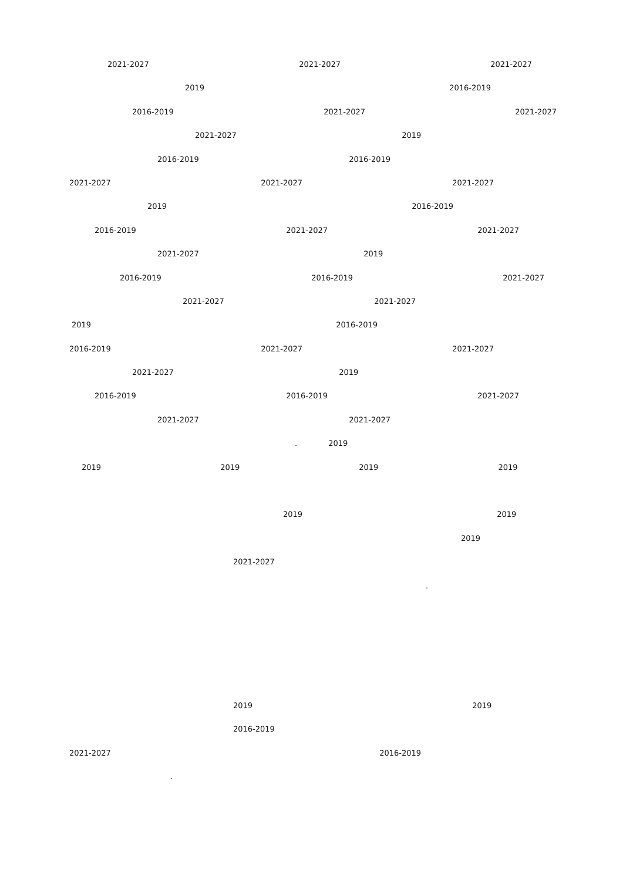2021-2027 2021-2027 2021-2027
2019 2016-2019
2016-2019 2021-2027 2021-2027
2021-2027 2019
2016-2019 2016-2019
2021-2027 2021-2027 2021-2027
2019 2016-2019
2016-2019 2021-2027 2021-2027
2021-2027 2019
2016-2019 2016-2019 2021-2027
2021-2027 2021-2027
2019 2016-2019
2016-2019 2021-2027 2021-2027
2021-2027 2019
2016-2019 2016-2019 2021-2027
2021-2027 2021-2027
. 2019
2019 2019 2019 2019
2019 2019
2019
2021-2027
.
2019 2019
2016-2019
2021-2027 2016-2019
.